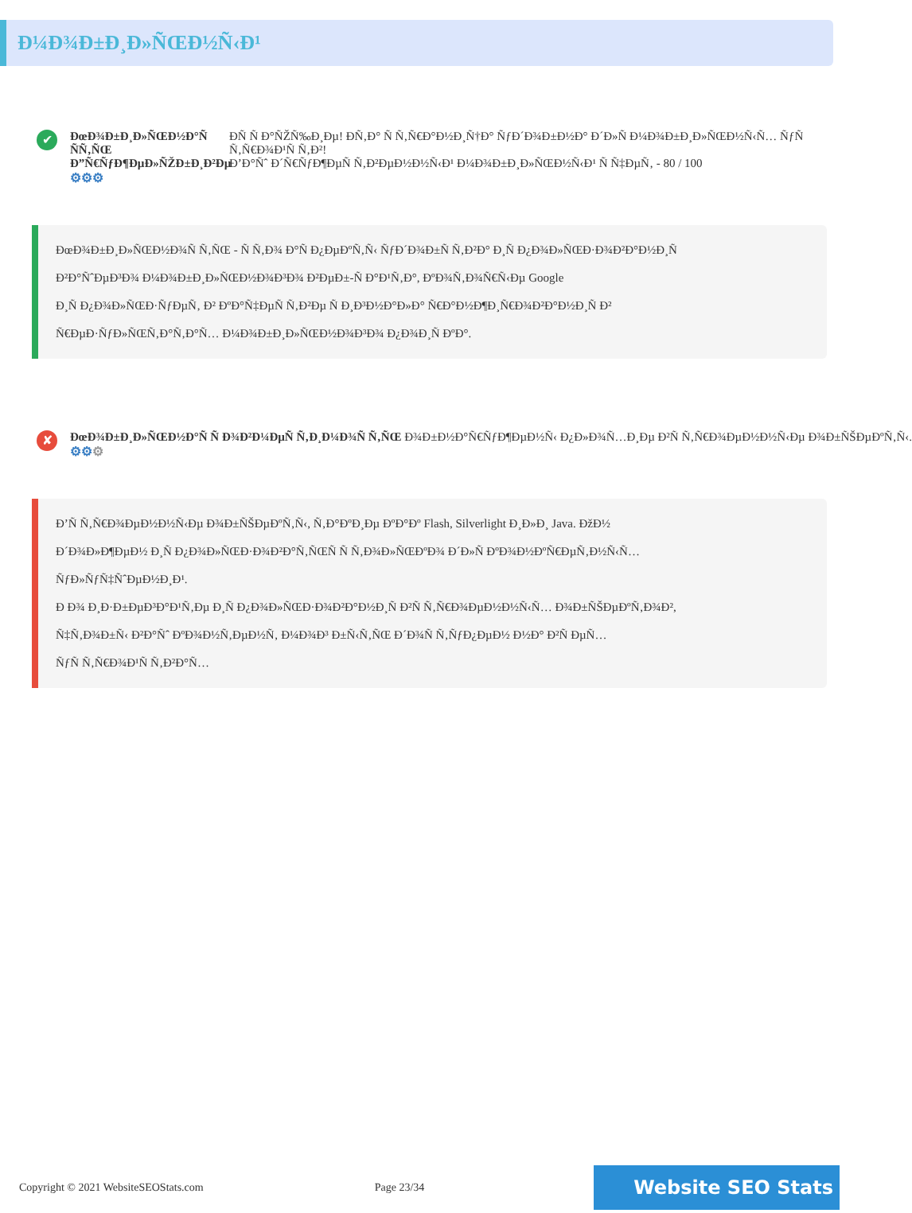Ð¼Ð¾Ð±Ð¸Ð»ÑŒÐ½Ñ‹Ð¹
✔
ÐœÐ¾Ð±Ð¸Ð»ÑŒÐ½Ð°Ñ ÑÑ‚ÑŒ Ð”Ñ€ÑƒÐ¶ÐµÐ»ÑŽÐ±Ð¸Ð²Ðµ
⚙⚙⚙
ÐÑ Ñ Ð°ÑŽÑ‰Ð¸Ðµ! ÐÑ‚Ð° Ñ Ñ‚Ñ€Ð°Ð½Ð¸Ñ†Ð° ÑƒÐ´Ð¾Ð±Ð½Ð° Ð´Ð»Ñ Ð¼Ð¾Ð±Ð¸Ð»ÑŒÐ½Ñ‹Ñ… ÑƒÑ Ñ‚Ñ€Ð¾Ð¹Ñ Ñ‚Ð²!
Ð’Ð°Ñˆ Ð´Ñ€ÑƒÐ¶ÐµÑ Ñ‚Ð²ÐµÐ½Ð½Ñ‹Ð¹ Ð¼Ð¾Ð±Ð¸Ð»ÑŒÐ½Ñ‹Ð¹ Ñ Ñ‡ÐµÑ‚ - 80 / 100
ÐœÐ¾Ð±Ð¸Ð»ÑŒÐ½Ð¾Ñ Ñ‚ÑŒ - Ñ Ñ‚Ð¾ Ð°Ñ Ð¿ÐµÐºÑ‚Ñ‹ ÑƒÐ´Ð¾Ð±Ñ Ñ‚Ð²Ð° Ð¸Ñ Ð¿Ð¾Ð»ÑŒÐ·Ð¾Ð²Ð°Ð½Ð¸Ñ
Ð²Ð°ÑˆÐµÐ³Ð¾ Ð¼Ð¾Ð±Ð¸Ð»ÑŒÐ½Ð¾Ð³Ð¾ Ð²ÐµÐ±-Ñ Ð°Ð¹Ñ‚Ð°, ÐºÐ¾Ñ‚Ð¾Ñ€Ñ‹Ðµ Google
Ð¸Ñ Ð¿Ð¾Ð»ÑŒÐ·ÑƒÐµÑ‚ Ð² ÐºÐ°Ñ‡ÐµÑ Ñ‚Ð²Ðµ Ñ Ð¸Ð³Ð½Ð°Ð»Ð° Ñ€Ð°Ð½Ð¶Ð¸Ñ€Ð¾Ð²Ð°Ð½Ð¸Ñ Ð²
Ñ€ÐµÐ·ÑƒÐ»ÑŒÑ‚Ð°Ñ‚Ð°Ñ… Ð¼Ð¾Ð±Ð¸Ð»ÑŒÐ½Ð¾Ð³Ð¾ Ð¿Ð¾Ð¸Ñ ÐºÐ°.
✘
ÐœÐ¾Ð±Ð¸Ð»ÑŒÐ½Ð°Ñ Ñ Ð¾Ð²Ð¼ÐµÑ Ñ‚Ð¸Ð¼Ð¾Ñ Ñ‚ÑŒ Ð¾Ð±Ð½Ð°Ñ€ÑƒÐ¶ÐµÐ½Ñ‹ Ð¿Ð»Ð¾Ñ…Ð¸Ðµ Ð²Ñ Ñ‚Ñ€Ð¾ÐµÐ½Ð½Ñ‹Ðµ Ð¾Ð±ÑŠÐµÐºÑ‚Ñ‹.
⚙⚙⚙
Ð’Ñ Ñ‚Ñ€Ð¾ÐµÐ½Ð½Ñ‹Ðµ Ð¾Ð±ÑŠÐµÐºÑ‚Ñ‹, Ñ‚Ð°ÐºÐ¸Ðµ ÐºÐ°Ðº Flash, Silverlight Ð¸Ð»Ð¸ Java. ÐžÐ½
Ð´Ð¾Ð»Ð¶ÐµÐ½ Ð¸Ñ Ð¿Ð¾Ð»ÑŒÐ·Ð¾Ð²Ð°Ñ‚ÑŒÑ Ñ Ñ‚Ð¾Ð»ÑŒÐºÐ¾ Ð´Ð»Ñ ÐºÐ¾Ð½ÐºÑ€ÐµÑ‚Ð½Ñ‹Ñ…
ÑƒÐ»ÑƒÑ‡ÑˆÐµÐ½Ð¸Ð¹.
Ð Ð¾ Ð¸Ð·Ð±ÐµÐ³Ð°Ð¹Ñ‚Ðµ Ð¸Ñ Ð¿Ð¾Ð»ÑŒÐ·Ð¾Ð²Ð°Ð½Ð¸Ñ Ð²Ñ Ñ‚Ñ€Ð¾ÐµÐ½Ð½Ñ‹Ñ… Ð¾Ð±ÑŠÐµÐºÑ‚Ð¾Ð²,
Ñ‡Ñ‚Ð¾Ð±Ñ‹ Ð²Ð°Ñˆ ÐºÐ¾Ð½Ñ‚ÐµÐ½Ñ‚ Ð¼Ð¾Ð³ Ð±Ñ‹Ñ‚ÑŒ Ð´Ð¾Ñ Ñ‚ÑƒÐ¿ÐµÐ½ Ð½Ð° Ð²Ñ ÐµÑ…
ÑƒÑ Ñ‚Ñ€Ð¾Ð¹Ñ Ñ‚Ð²Ð°Ñ…
Copyright © 2021 WebsiteSEOStats.com Page 23/34 Website SEO Stats